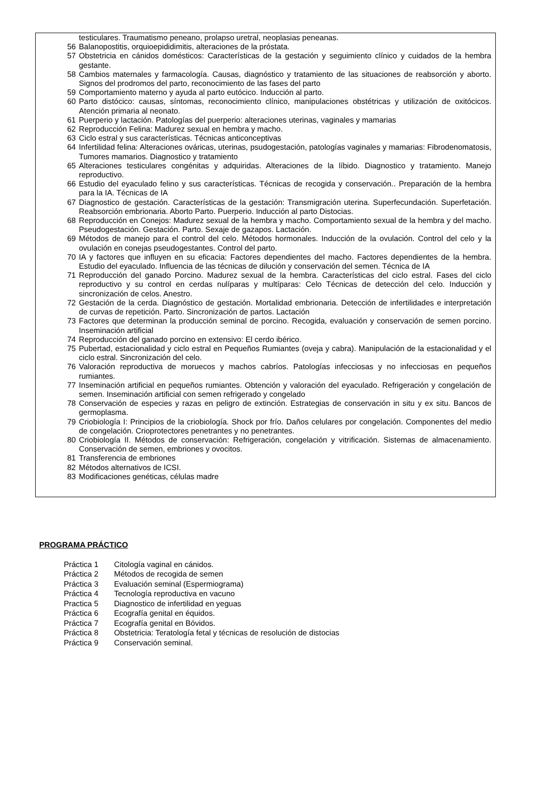testiculares. Traumatismo peneano, prolapso uretral, neoplasias peneanas.
56 Balanopostitis, orquioepididimitis, alteraciones de la próstata.
57 Obstetricia en cánidos domésticos: Características de la gestación y seguimiento clínico y cuidados de la hembra gestante.
58 Cambios maternales y farmacología. Causas, diagnóstico y tratamiento de las situaciones de reabsorción y aborto. Signos del prodromos del parto, reconocimiento de las fases del parto
59 Comportamiento materno y ayuda al parto eutócico. Inducción al parto.
60 Parto distócico: causas, síntomas, reconocimiento clínico, manipulaciones obstétricas y utilización de oxitócicos. Atención primaria al neonato.
61 Puerperio y lactación. Patologías del puerperio: alteraciones uterinas, vaginales y mamarias
62 Reproducción Felina: Madurez sexual en hembra y macho.
63 Ciclo estral y sus características. Técnicas anticonceptivas
64 Infertilidad felina: Alteraciones ováricas, uterinas, psudogestación, patologías vaginales y mamarias: Fibrodenomatosis, Tumores mamarios. Diagnostico y tratamiento
65 Alteraciones testiculares congénitas y adquiridas. Alteraciones de la líbido. Diagnostico y tratamiento. Manejo reproductivo.
66 Estudio del eyaculado felino y sus características. Técnicas de recogida y conservación.. Preparación de la hembra para la IA. Técnicas de IA
67 Diagnostico de gestación. Características de la gestación: Transmigración uterina. Superfecundación. Superfetación. Reabsorción embrionaria. Aborto Parto. Puerperio. Inducción al parto Distocias.
68 Reproducción en Conejos: Madurez sexual de la hembra y macho. Comportamiento sexual de la hembra y del macho. Pseudogestación. Gestación. Parto. Sexaje de gazapos. Lactación.
69 Métodos de manejo para el control del celo. Métodos hormonales. Inducción de la ovulación. Control del celo y la ovulación en conejas pseudogestantes. Control del parto.
70 IA y factores que influyen en su eficacia: Factores dependientes del macho. Factores dependientes de la hembra. Estudio del eyaculado. Influencia de las técnicas de dilución y conservación del semen. Técnica de IA
71 Reproducción del ganado Porcino. Madurez sexual de la hembra. Características del ciclo estral. Fases del ciclo reproductivo y su control en cerdas nulíparas y multíparas: Celo Técnicas de detección del celo. Inducción y sincronización de celos. Anestro.
72 Gestación de la cerda. Diagnóstico de gestación. Mortalidad embrionaria. Detección de infertilidades e interpretación de curvas de repetición. Parto. Sincronización de partos. Lactación
73 Factores que determinan la producción seminal de porcino. Recogida, evaluación y conservación de semen porcino. Inseminación artificial
74 Reproducción del ganado porcino en extensivo: El cerdo ibérico.
75 Pubertad, estacionalidad y ciclo estral en Pequeños Rumiantes (oveja y cabra). Manipulación de la estacionalidad y el ciclo estral. Sincronización del celo.
76 Valoración reproductiva de moruecos y machos cabríos. Patologías infecciosas y no infecciosas en pequeños rumiantes.
77 Inseminación artificial en pequeños rumiantes. Obtención y valoración del eyaculado. Refrigeración y congelación de semen. Inseminación artificial con semen refrigerado y congelado
78 Conservación de especies y razas en peligro de extinción. Estrategias de conservación in situ y ex situ. Bancos de germoplasma.
79 Criobiología I: Principios de la criobiología. Shock por frío. Daños celulares por congelación. Componentes del medio de congelación. Crioprotectores penetrantes y no penetrantes.
80 Criobiología II. Métodos de conservación: Refrigeración, congelación y vitrificación. Sistemas de almacenamiento. Conservación de semen, embriones y ovocitos.
81 Transferencia de embriones
82 Métodos alternativos de ICSI.
83 Modificaciones genéticas, células madre
PROGRAMA PRÁCTICO
Práctica 1 Citología vaginal en cánidos.
Práctica 2 Métodos de recogida de semen
Práctica 3 Evaluación seminal (Espermiograma)
Práctica 4 Tecnología reproductiva en vacuno
Practica 5 Diagnostico de infertilidad en yeguas
Práctica 6 Ecografía genital en équidos.
Práctica 7 Ecografía genital en Bóvidos.
Práctica 8 Obstetricia: Teratología fetal y técnicas de resolución de distocias
Práctica 9 Conservación seminal.